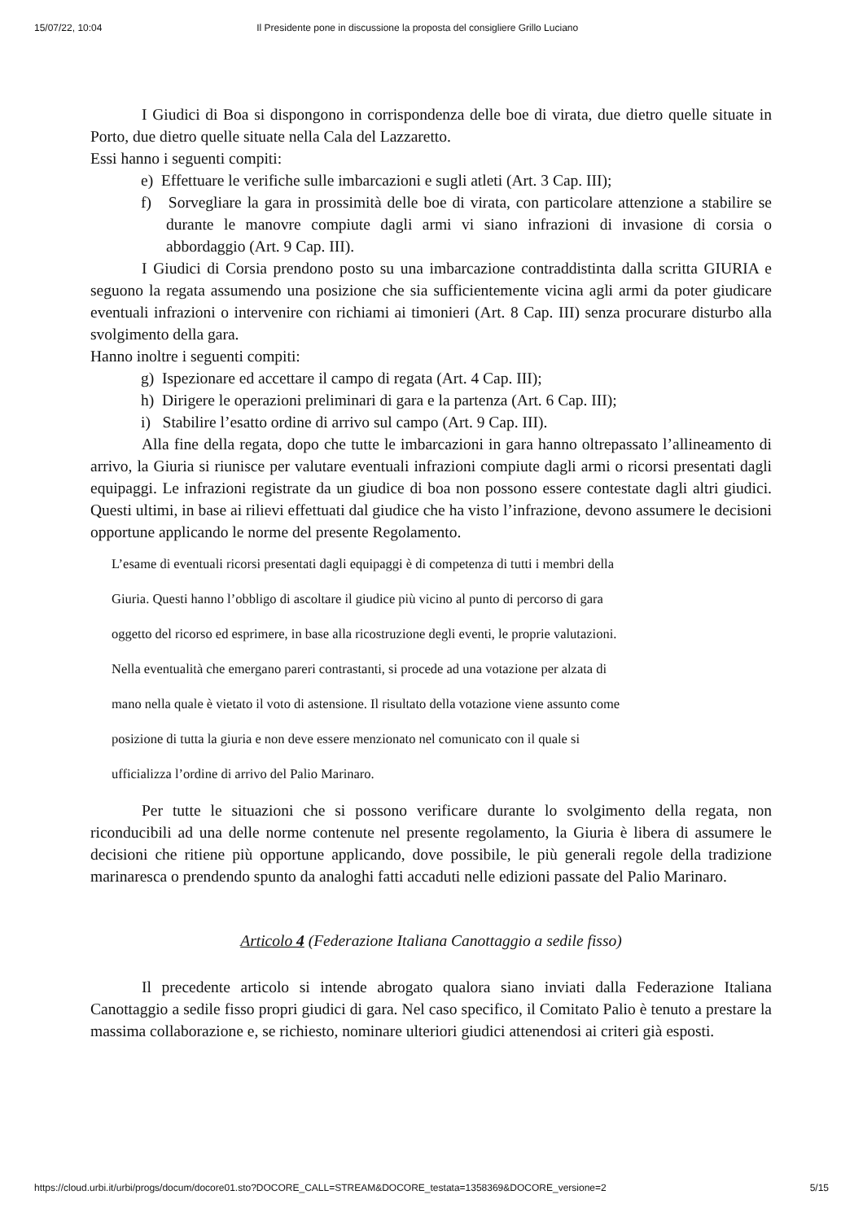15/07/22, 10:04 Il Presidente pone in discussione la proposta del consigliere Grillo Luciano
I Giudici di Boa si dispongono in corrispondenza delle boe di virata, due dietro quelle situate in Porto, due dietro quelle situate nella Cala del Lazzaretto.
Essi hanno i seguenti compiti:
e) Effettuare le verifiche sulle imbarcazioni e sugli atleti (Art. 3 Cap. III);
f) Sorvegliare la gara in prossimità delle boe di virata, con particolare attenzione a stabilire se durante le manovre compiute dagli armi vi siano infrazioni di invasione di corsia o abbordaggio (Art. 9 Cap. III).
I Giudici di Corsia prendono posto su una imbarcazione contraddistinta dalla scritta GIURIA e seguono la regata assumendo una posizione che sia sufficientemente vicina agli armi da poter giudicare eventuali infrazioni o intervenire con richiami ai timonieri (Art. 8 Cap. III) senza procurare disturbo alla svolgimento della gara.
Hanno inoltre i seguenti compiti:
g) Ispezionare ed accettare il campo di regata (Art. 4 Cap. III);
h) Dirigere le operazioni preliminari di gara e la partenza (Art. 6 Cap. III);
i) Stabilire l’esatto ordine di arrivo sul campo (Art. 9 Cap. III).
Alla fine della regata, dopo che tutte le imbarcazioni in gara hanno oltrepassato l’allineamento di arrivo, la Giuria si riunisce per valutare eventuali infrazioni compiute dagli armi o ricorsi presentati dagli equipaggi. Le infrazioni registrate da un giudice di boa non possono essere contestate dagli altri giudici. Questi ultimi, in base ai rilievi effettuati dal giudice che ha visto l’infrazione, devono assumere le decisioni opportune applicando le norme del presente Regolamento.
L’esame di eventuali ricorsi presentati dagli equipaggi è di competenza di tutti i membri della
Giuria. Questi hanno l’obbligo di ascoltare il giudice più vicino al punto di percorso di gara
oggetto del ricorso ed esprimere, in base alla ricostruzione degli eventi, le proprie valutazioni.
Nella eventualità che emergano pareri contrastanti, si procede ad una votazione per alzata di
mano nella quale è vietato il voto di astensione. Il risultato della votazione viene assunto come
posizione di tutta la giuria e non deve essere menzionato nel comunicato con il quale si
ufficializza l’ordine di arrivo del Palio Marinaro.
Per tutte le situazioni che si possono verificare durante lo svolgimento della regata, non riconducibili ad una delle norme contenute nel presente regolamento, la Giuria è libera di assumere le decisioni che ritiene più opportune applicando, dove possibile, le più generali regole della tradizione marinaresca o prendendo spunto da analoghi fatti accaduti nelle edizioni passate del Palio Marinaro.
Articolo 4 (Federazione Italiana Canottaggio a sedile fisso)
Il precedente articolo si intende abrogato qualora siano inviati dalla Federazione Italiana Canottaggio a sedile fisso propri giudici di gara. Nel caso specifico, il Comitato Palio è tenuto a prestare la massima collaborazione e, se richiesto, nominare ulteriori giudici attenendosi ai criteri già esposti.
https://cloud.urbi.it/urbi/progs/docum/docore01.sto?DOCORE_CALL=STREAM&DOCORE_testata=1358369&DOCORE_versione=2 5/15